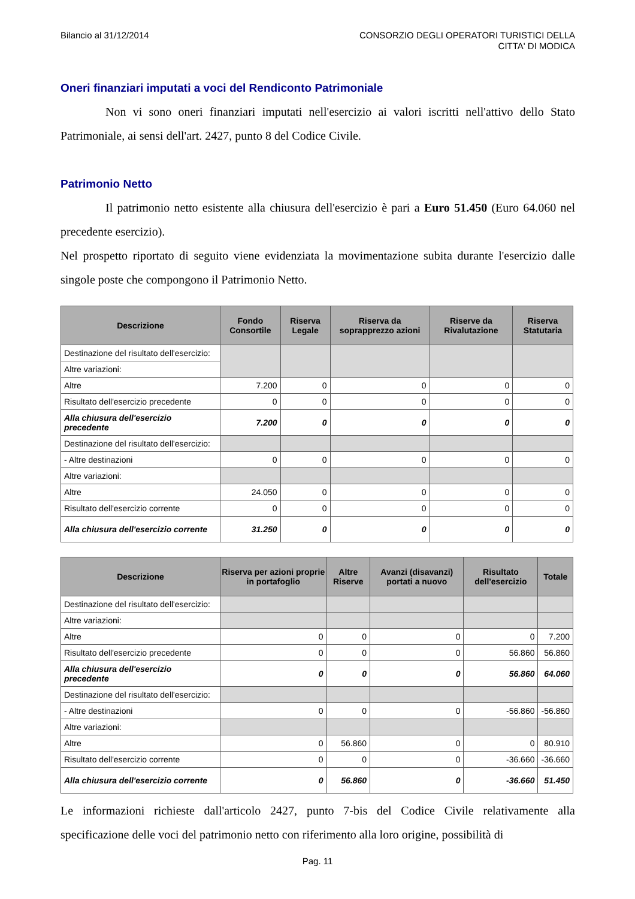Bilancio al 31/12/2014 CONSORZIO DEGLI OPERATORI TURISTICI DELLA
CITTA' DI MODICA
Oneri finanziari imputati a voci del Rendiconto Patrimoniale
Non vi sono oneri finanziari imputati nell'esercizio ai valori iscritti nell'attivo dello Stato Patrimoniale, ai sensi dell'art. 2427, punto 8 del Codice Civile.
Patrimonio Netto
Il patrimonio netto esistente alla chiusura dell'esercizio è pari a Euro 51.450 (Euro 64.060 nel precedente esercizio).
Nel prospetto riportato di seguito viene evidenziata la movimentazione subita durante l'esercizio dalle singole poste che compongono il Patrimonio Netto.
| Descrizione | Fondo Consortile | Riserva Legale | Riserva da soprapprezzo azioni | Riserve da Rivalutazione | Riserva Statutaria |
| --- | --- | --- | --- | --- | --- |
| Destinazione del risultato dell'esercizio: | | | | | |
| Altre variazioni: | | | | | |
| Altre | 7.200 | 0 | 0 | 0 | 0 |
| Risultato dell'esercizio precedente | 0 | 0 | 0 | 0 | 0 |
| Alla chiusura dell'esercizio precedente | 7.200 | 0 | 0 | 0 | 0 |
| Destinazione del risultato dell'esercizio: | | | | | |
| - Altre destinazioni | 0 | 0 | 0 | 0 | 0 |
| Altre variazioni: | | | | | |
| Altre | 24.050 | 0 | 0 | 0 | 0 |
| Risultato dell'esercizio corrente | 0 | 0 | 0 | 0 | 0 |
| Alla chiusura dell'esercizio corrente | 31.250 | 0 | 0 | 0 | 0 |
| Descrizione | Riserva per azioni proprie in portafoglio | Altre Riserve | Avanzi (disavanzi) portati a nuovo | Risultato dell'esercizio | Totale |
| --- | --- | --- | --- | --- | --- |
| Destinazione del risultato dell'esercizio: | | | | | |
| Altre variazioni: | | | | | |
| Altre | 0 | 0 | 0 | 0 | 7.200 |
| Risultato dell'esercizio precedente | 0 | 0 | 0 | 56.860 | 56.860 |
| Alla chiusura dell'esercizio precedente | 0 | 0 | 0 | 56.860 | 64.060 |
| Destinazione del risultato dell'esercizio: | | | | | |
| - Altre destinazioni | 0 | 0 | 0 | -56.860 | -56.860 |
| Altre variazioni: | | | | | |
| Altre | 0 | 56.860 | 0 | 0 | 80.910 |
| Risultato dell'esercizio corrente | 0 | 0 | 0 | -36.660 | -36.660 |
| Alla chiusura dell'esercizio corrente | 0 | 56.860 | 0 | -36.660 | 51.450 |
Le informazioni richieste dall'articolo 2427, punto 7-bis del Codice Civile relativamente alla specificazione delle voci del patrimonio netto con riferimento alla loro origine, possibilità di
Pag. 11